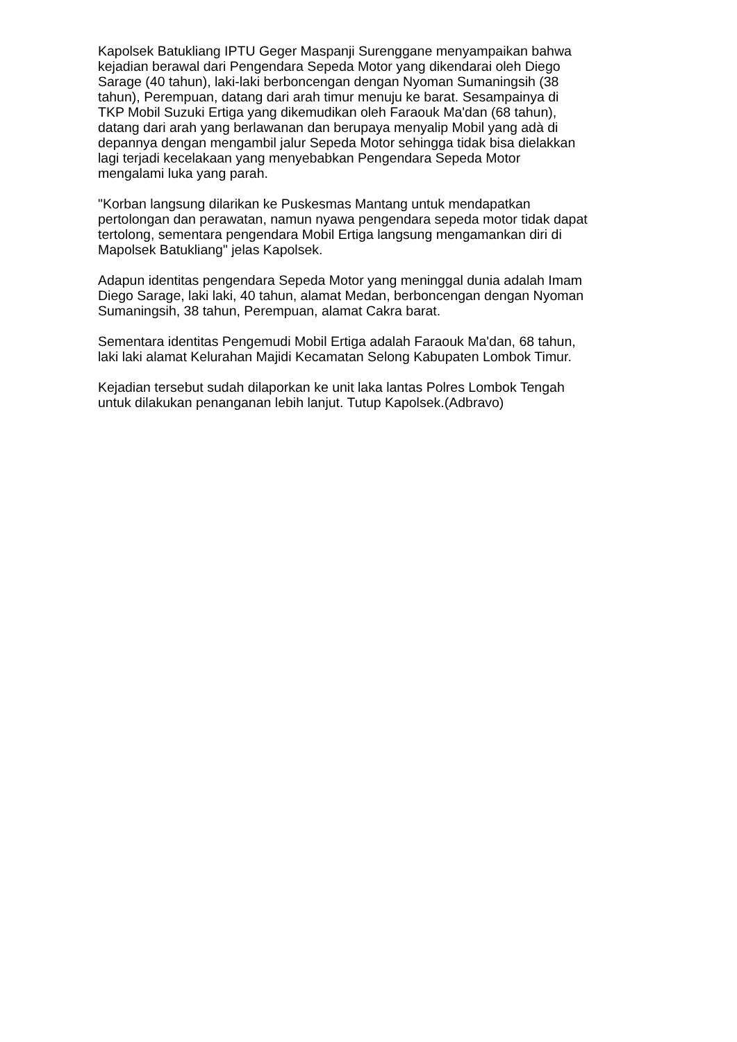Kapolsek Batukliang IPTU Geger Maspanji Surenggane menyampaikan bahwa kejadian berawal dari Pengendara Sepeda Motor yang dikendarai oleh Diego Sarage (40 tahun), laki-laki berboncengan dengan Nyoman Sumaningsih (38 tahun), Perempuan, datang dari arah timur menuju ke barat. Sesampainya di TKP Mobil Suzuki Ertiga yang dikemudikan oleh Faraouk Ma'dan (68 tahun), datang dari arah yang berlawanan dan berupaya menyalip Mobil yang adà di depannya dengan mengambil jalur Sepeda Motor sehingga tidak bisa dielakkan lagi terjadi kecelakaan yang menyebabkan Pengendara Sepeda Motor mengalami luka yang parah.
"Korban langsung dilarikan ke Puskesmas Mantang untuk mendapatkan pertolongan dan perawatan, namun nyawa pengendara sepeda motor tidak dapat tertolong, sementara pengendara Mobil Ertiga langsung mengamankan diri di Mapolsek Batukliang" jelas Kapolsek.
Adapun identitas pengendara Sepeda Motor yang meninggal dunia adalah Imam Diego Sarage, laki laki, 40 tahun, alamat Medan, berboncengan dengan Nyoman Sumaningsih, 38 tahun, Perempuan, alamat Cakra barat.
Sementara identitas Pengemudi Mobil Ertiga adalah Faraouk Ma'dan, 68 tahun, laki laki alamat Kelurahan Majidi Kecamatan Selong Kabupaten Lombok Timur.
Kejadian tersebut sudah dilaporkan ke unit laka lantas Polres Lombok Tengah untuk dilakukan penanganan lebih lanjut. Tutup Kapolsek.(Adbravo)